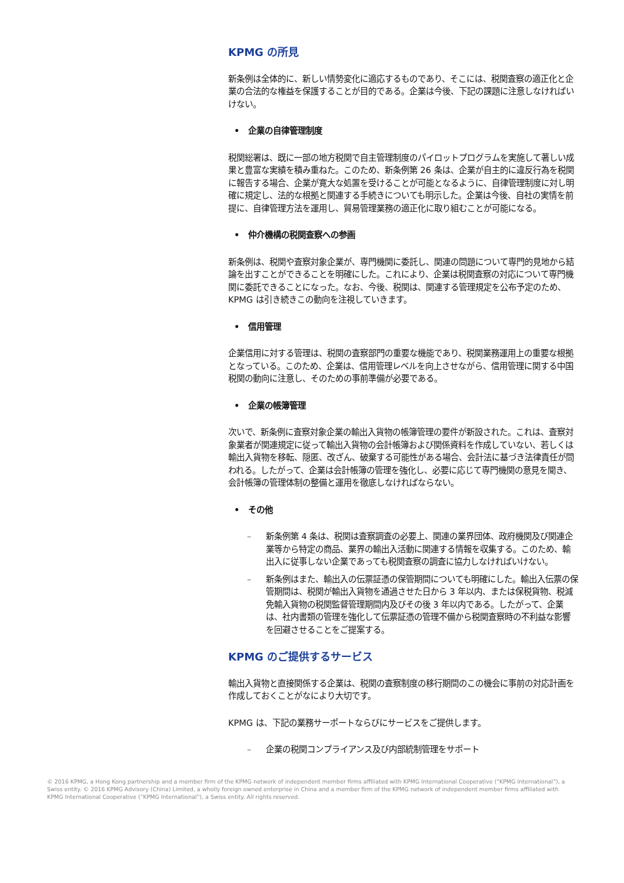KPMG の所見
新条例は全体的に、新しい情勢変化に適応するものであり、そこには、税関査察の適正化と企業の合法的な権益を保護することが目的である。企業は今後、下記の課題に注意しなければいけない。
• 企業の自律管理制度
税関総署は、既に一部の地方税関で自主管理制度のパイロットプログラムを実施して著しい成果と豊富な実績を積み重ねた。このため、新条例第 26 条は、企業が自主的に違反行為を税関に報告する場合、企業が寛大な処置を受けることが可能となるように、自律管理制度に対し明確に規定し、法的な根拠と関連する手続きについても明示した。企業は今後、自社の実情を前提に、自律管理方法を運用し、貿易管理業務の適正化に取り組むことが可能になる。
• 仲介機構の税関査察への参画
新条例は、税関や査察対象企業が、専門機関に委託し、関連の問題について専門的見地から結論を出すことができることを明確にした。これにより、企業は税関査察の対応について専門機関に委託できることになった。なお、今後、税関は、関連する管理規定を公布予定のため、KPMG は引き続きこの動向を注視していきます。
• 信用管理
企業信用に対する管理は、税関の査察部門の重要な機能であり、税関業務運用上の重要な根拠となっている。このため、企業は、信用管理レベルを向上させながら、信用管理に関する中国税関の動向に注意し、そのための事前準備が必要である。
• 企業の帳簿管理
次いで、新条例に査察対象企業の輸出入貨物の帳簿管理の要件が新設された。これは、査察対象業者が関連規定に従って輸出入貨物の会計帳簿および関係資料を作成していない、若しくは輸出入貨物を移転、隠匿、改ざん、破棄する可能性がある場合、会計法に基づき法律責任が問われる。したがって、企業は会計帳簿の管理を強化し、必要に応じて専門機関の意見を聞き、会計帳簿の管理体制の整備と運用を徹底しなければならない。
• その他
– 新条例第 4 条は、税関は査察調査の必要上、関連の業界団体、政府機関及び関連企業等から特定の商品、業界の輸出入活動に関連する情報を収集する。このため、輸出入に従事しない企業であっても税関査察の調査に協力しなければいけない。
– 新条例はまた、輸出入の伝票証憑の保管期間についても明確にした。輸出入伝票の保管期間は、税関が輸出入貨物を通過させた日から 3 年以内、または保税貨物、税減免輸入貨物の税関監督管理期間内及びその後 3 年以内である。したがって、企業は、社内書類の管理を強化して伝票証憑の管理不備から税関査察時の不利益な影響を回避させることをご提案する。
KPMG のご提供するサービス
輸出入貨物と直接関係する企業は、税関の査察制度の移行期間のこの機会に事前の対応計画を作成しておくことがなにより大切です。
KPMG は、下記の業務サーポートならびにサービスをご提供します。
– 企業の税関コンプライアンス及び内部統制管理をサポート
© 2016 KPMG, a Hong Kong partnership and a member firm of the KPMG network of independent member firms affiliated with KPMG International Cooperative (“KPMG International”), a Swiss entity. © 2016 KPMG Advisory (China) Limited, a wholly foreign owned enterprise in China and a member firm of the KPMG network of independent member firms affiliated with KPMG International Cooperative (“KPMG International”), a Swiss entity. All rights reserved.